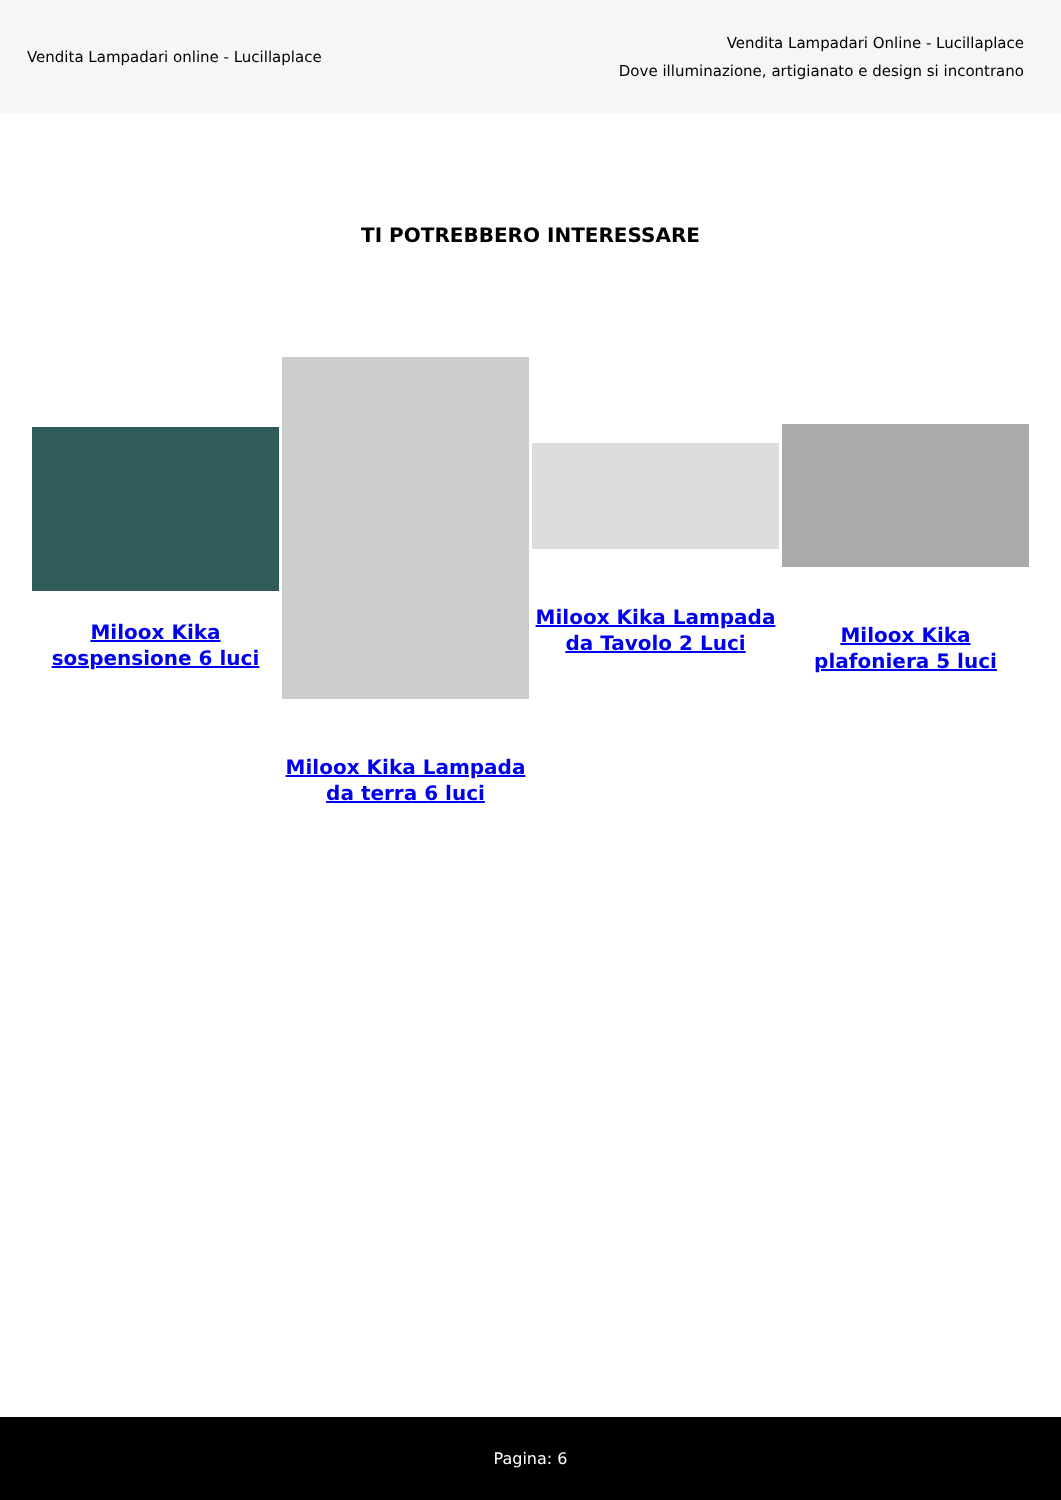Vendita Lampadari online - Lucillaplace
Vendita Lampadari Online - Lucillaplace
Dove illuminazione, artigianato e design si incontrano
TI POTREBBERO INTERESSARE
Miloox Kika sospensione 6 luci
Miloox Kika Lampada da terra 6 luci
Miloox Kika Lampada da Tavolo 2 Luci
Miloox Kika plafoniera 5 luci
Pagina: 6